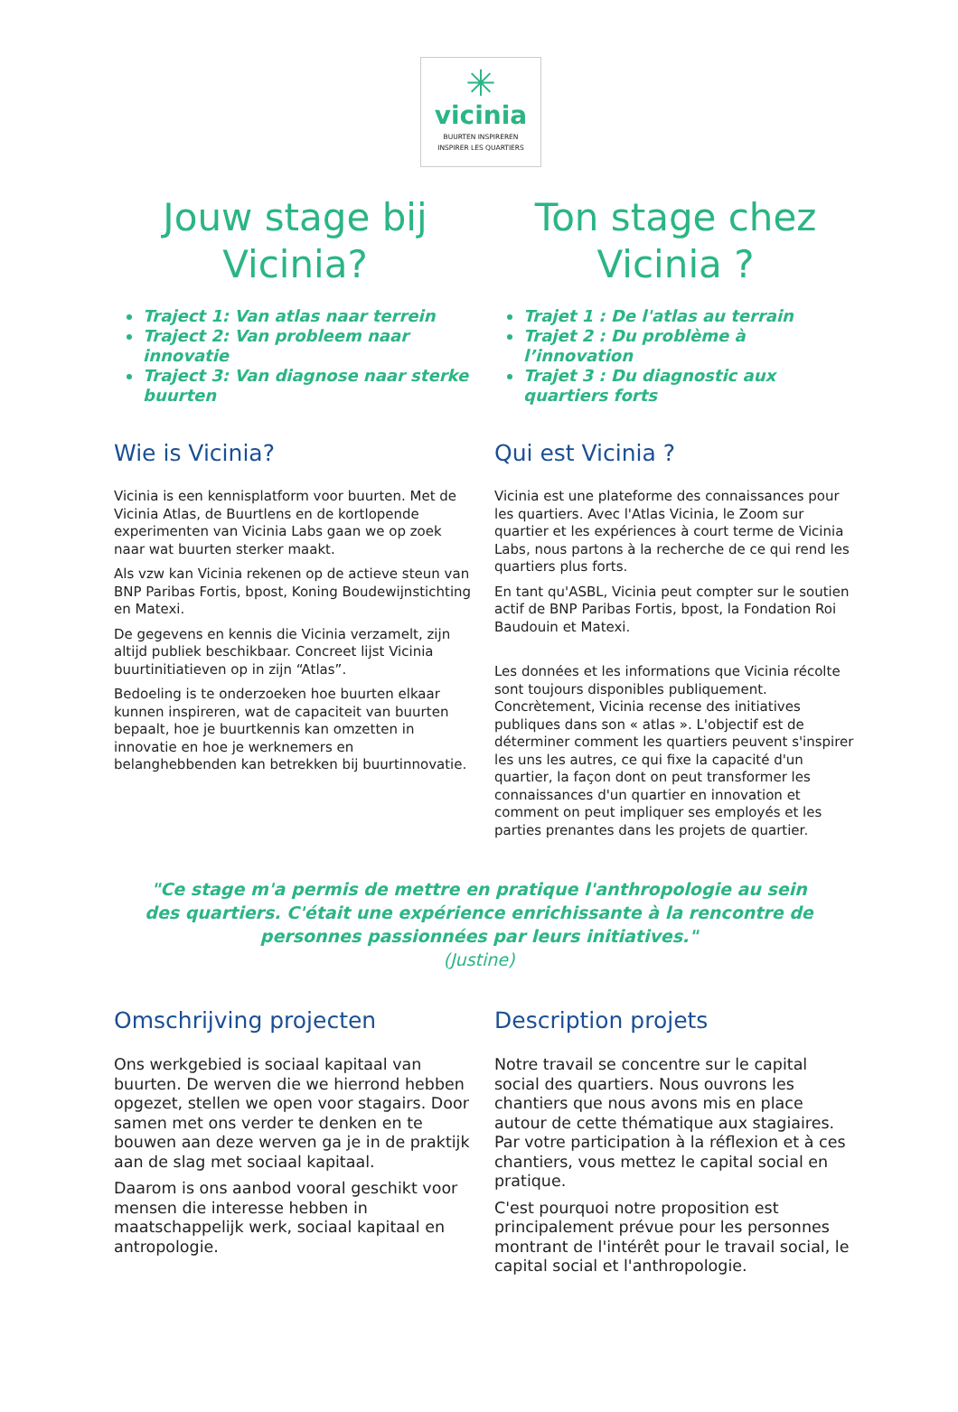✳
vicinia
BUURTEN INSPIREREN
INSPIRER LES QUARTIERS
Jouw stage bij Vicinia?
Traject 1: Van atlas naar terrein
Traject 2: Van probleem naar innovatie
Traject 3: Van diagnose naar sterke buurten
Wie is Vicinia?
Vicinia is een kennisplatform voor buurten. Met de Vicinia Atlas, de Buurtlens en de kortlopende experimenten van Vicinia Labs gaan we op zoek naar wat buurten sterker maakt.
Als vzw kan Vicinia rekenen op de actieve steun van BNP Paribas Fortis, bpost, Koning Boudewijnstichting en Matexi.
De gegevens en kennis die Vicinia verzamelt, zijn altijd publiek beschikbaar. Concreet lijst Vicinia buurtinitiatieven op in zijn “Atlas”.
Bedoeling is te onderzoeken hoe buurten elkaar kunnen inspireren, wat de capaciteit van buurten bepaalt, hoe je buurtkennis kan omzetten in innovatie en hoe je werknemers en belanghebbenden kan betrekken bij buurtinnovatie.
Ton stage chez Vicinia ?
Trajet 1 : De l'atlas au terrain
Trajet 2 : Du problème à l’innovation
Trajet 3 : Du diagnostic aux quartiers forts
Qui est Vicinia ?
Vicinia est une plateforme des connaissances pour les quartiers. Avec l'Atlas Vicinia, le Zoom sur quartier et les expériences à court terme de Vicinia Labs, nous partons à la recherche de ce qui rend les quartiers plus forts.
En tant qu'ASBL, Vicinia peut compter sur le soutien actif de BNP Paribas Fortis, bpost, la Fondation Roi Baudouin et Matexi.
Les données et les informations que Vicinia récolte sont toujours disponibles publiquement. Concrètement, Vicinia recense des initiatives publiques dans son « atlas ». L'objectif est de déterminer comment les quartiers peuvent s'inspirer les uns les autres, ce qui fixe la capacité d'un quartier, la façon dont on peut transformer les connaissances d'un quartier en innovation et comment on peut impliquer ses employés et les parties prenantes dans les projets de quartier.
"Ce stage m'a permis de mettre en pratique l'anthropologie au sein des quartiers. C'était une expérience enrichissante à la rencontre de personnes passionnées par leurs initiatives."
(Justine)
Omschrijving projecten
Ons werkgebied is sociaal kapitaal van buurten. De werven die we hierrond hebben opgezet, stellen we open voor stagairs. Door samen met ons verder te denken en te bouwen aan deze werven ga je in de praktijk aan de slag met sociaal kapitaal.
Daarom is ons aanbod vooral geschikt voor mensen die interesse hebben in maatschappelijk werk, sociaal kapitaal en antropologie.
Description projets
Notre travail se concentre sur le capital social des quartiers. Nous ouvrons les chantiers que nous avons mis en place autour de cette thématique aux stagiaires. Par votre participation à la réflexion et à ces chantiers, vous mettez le capital social en pratique.
C'est pourquoi notre proposition est principalement prévue pour les personnes montrant de l'intérêt pour le travail social, le capital social et l'anthropologie.